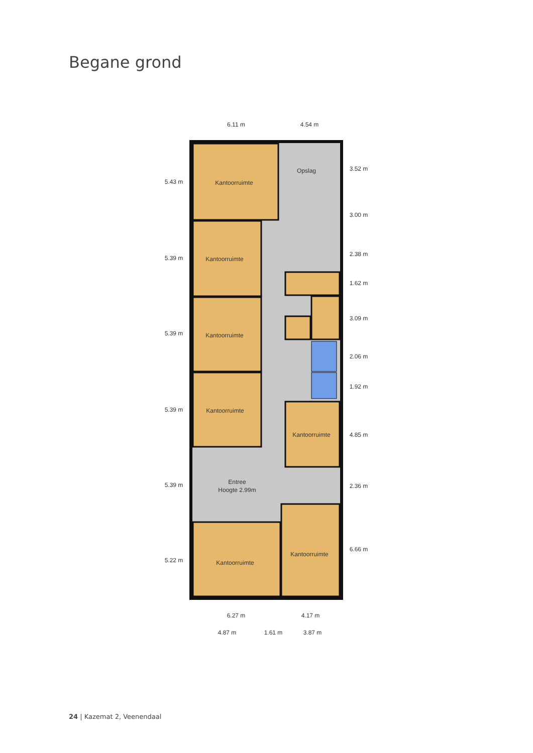Begane grond
Kantoorruimte
Kantoorruimte
Kantoorruimte
Kantoorruimte
Kantoorruimte
Kantoorruimte
Kantoorruimte
Opslag
Entree
Hoogte 2.99m
6.11 m
4.54 m
6.27 m
4.17 m
4.87 m
1.61 m
3.87 m
5.43 m
5.39 m
5.39 m
5.39 m
5.39 m
5.22 m
3.52 m
3.00 m
2.38 m
1.62 m
3.09 m
2.06 m
1.92 m
4.85 m
2.36 m
6.66 m
24 | Kazemat 2, Veenendaal